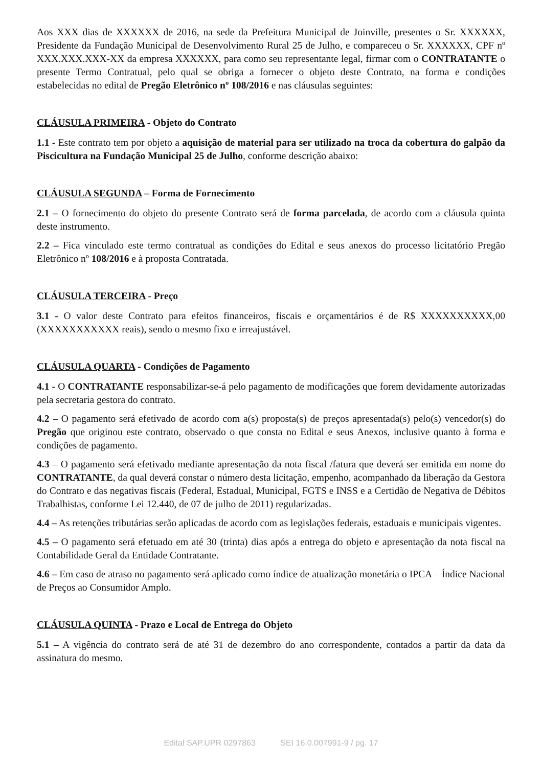Aos XXX dias de XXXXXX de 2016, na sede da Prefeitura Municipal de Joinville, presentes o Sr. XXXXXX, Presidente da Fundação Municipal de Desenvolvimento Rural 25 de Julho, e compareceu o Sr. XXXXXX, CPF nº XXX.XXX.XXX-XX da empresa XXXXXX, para como seu representante legal, firmar com o CONTRATANTE o presente Termo Contratual, pelo qual se obriga a fornecer o objeto deste Contrato, na forma e condições estabelecidas no edital de Pregão Eletrônico nº 108/2016 e nas cláusulas seguintes:
CLÁUSULA PRIMEIRA - Objeto do Contrato
1.1 - Este contrato tem por objeto a aquisição de material para ser utilizado na troca da cobertura do galpão da Piscicultura na Fundação Municipal 25 de Julho, conforme descrição abaixo:
CLÁUSULA SEGUNDA – Forma de Fornecimento
2.1 – O fornecimento do objeto do presente Contrato será de forma parcelada, de acordo com a cláusula quinta deste instrumento.
2.2 – Fica vinculado este termo contratual as condições do Edital e seus anexos do processo licitatório Pregão Eletrônico nº 108/2016 e à proposta Contratada.
CLÁUSULA TERCEIRA - Preço
3.1 - O valor deste Contrato para efeitos financeiros, fiscais e orçamentários é de R$ XXXXXXXXXX,00 (XXXXXXXXXXX reais), sendo o mesmo fixo e irreajustável.
CLÁUSULA QUARTA - Condições de Pagamento
4.1 - O CONTRATANTE responsabilizar-se-á pelo pagamento de modificações que forem devidamente autorizadas pela secretaria gestora do contrato.
4.2 – O pagamento será efetivado de acordo com a(s) proposta(s) de preços apresentada(s) pelo(s) vencedor(s) do Pregão que originou este contrato, observado o que consta no Edital e seus Anexos, inclusive quanto à forma e condições de pagamento.
4.3 – O pagamento será efetivado mediante apresentação da nota fiscal /fatura que deverá ser emitida em nome do CONTRATANTE, da qual deverá constar o número desta licitação, empenho, acompanhado da liberação da Gestora do Contrato e das negativas fiscais (Federal, Estadual, Municipal, FGTS e INSS e a Certidão de Negativa de Débitos Trabalhistas, conforme Lei 12.440, de 07 de julho de 2011) regularizadas.
4.4 – As retenções tributárias serão aplicadas de acordo com as legislações federais, estaduais e municipais vigentes.
4.5 – O pagamento será efetuado em até 30 (trinta) dias após a entrega do objeto e apresentação da nota fiscal na Contabilidade Geral da Entidade Contratante.
4.6 – Em caso de atraso no pagamento será aplicado como índice de atualização monetária o IPCA – Índice Nacional de Preços ao Consumidor Amplo.
CLÁUSULA QUINTA - Prazo e Local de Entrega do Objeto
5.1 – A vigência do contrato será de até 31 de dezembro do ano correspondente, contados a partir da data da assinatura do mesmo.
Edital SAP.UPR 0297863 SEI 16.0.007991-9 / pg. 17